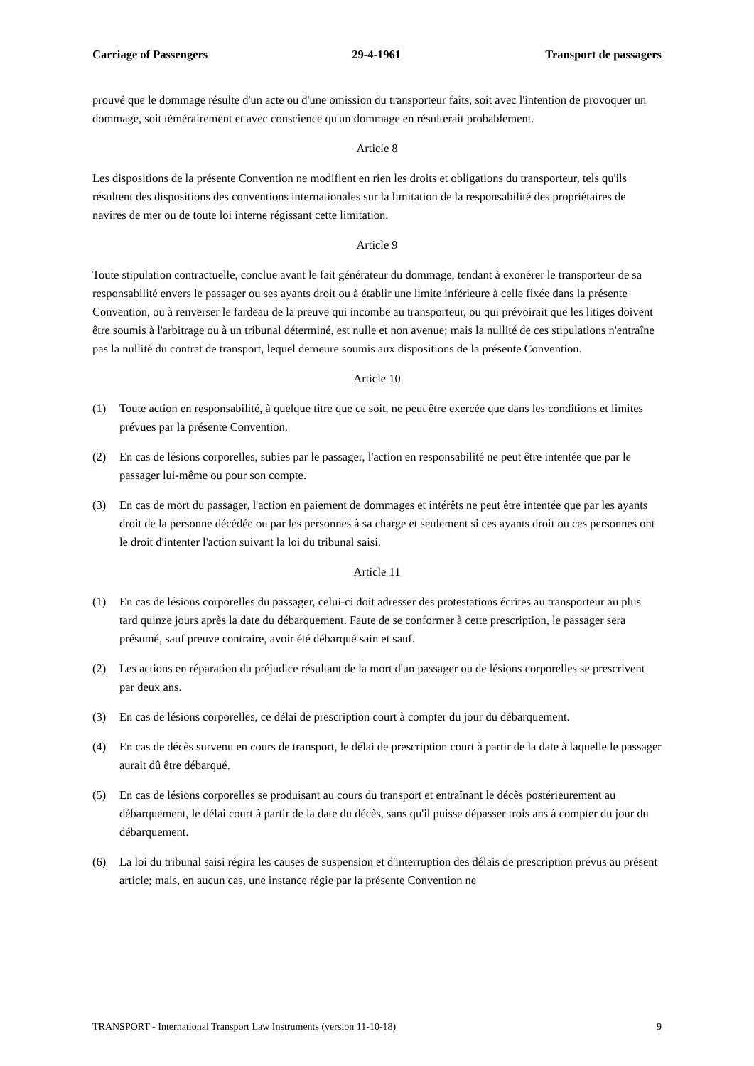Carriage of Passengers 29-4-1961 Transport de passagers
prouvé que le dommage résulte d'un acte ou d'une omission du transporteur faits, soit avec l'intention de provoquer un dommage, soit témérairement et avec conscience qu'un dommage en résulterait probablement.
Article 8
Les dispositions de la présente Convention ne modifient en rien les droits et obligations du transporteur, tels qu'ils résultent des dispositions des conventions internationales sur la limitation de la responsabilité des propriétaires de navires de mer ou de toute loi interne régissant cette limitation.
Article 9
Toute stipulation contractuelle, conclue avant le fait générateur du dommage, tendant à exonérer le transporteur de sa responsabilité envers le passager ou ses ayants droit ou à établir une limite inférieure à celle fixée dans la présente Convention, ou à renverser le fardeau de la preuve qui incombe au transporteur, ou qui prévoirait que les litiges doivent être soumis à l'arbitrage ou à un tribunal déterminé, est nulle et non avenue; mais la nullité de ces stipulations n'entraîne pas la nullité du contrat de transport, lequel demeure soumis aux dispositions de la présente Convention.
Article 10
(1) Toute action en responsabilité, à quelque titre que ce soit, ne peut être exercée que dans les conditions et limites prévues par la présente Convention.
(2) En cas de lésions corporelles, subies par le passager, l'action en responsabilité ne peut être intentée que par le passager lui-même ou pour son compte.
(3) En cas de mort du passager, l'action en paiement de dommages et intérêts ne peut être intentée que par les ayants droit de la personne décédée ou par les personnes à sa charge et seulement si ces ayants droit ou ces personnes ont le droit d'intenter l'action suivant la loi du tribunal saisi.
Article 11
(1) En cas de lésions corporelles du passager, celui-ci doit adresser des protestations écrites au transporteur au plus tard quinze jours après la date du débarquement. Faute de se conformer à cette prescription, le passager sera présumé, sauf preuve contraire, avoir été débarqué sain et sauf.
(2) Les actions en réparation du préjudice résultant de la mort d'un passager ou de lésions corporelles se prescrivent par deux ans.
(3) En cas de lésions corporelles, ce délai de prescription court à compter du jour du débarquement.
(4) En cas de décès survenu en cours de transport, le délai de prescription court à partir de la date à laquelle le passager aurait dû être débarqué.
(5) En cas de lésions corporelles se produisant au cours du transport et entraînant le décès postérieurement au débarquement, le délai court à partir de la date du décès, sans qu'il puisse dépasser trois ans à compter du jour du débarquement.
(6) La loi du tribunal saisi régira les causes de suspension et d'interruption des délais de prescription prévus au présent article; mais, en aucun cas, une instance régie par la présente Convention ne
TRANSPORT - International Transport Law Instruments (version 11-10-18) 9